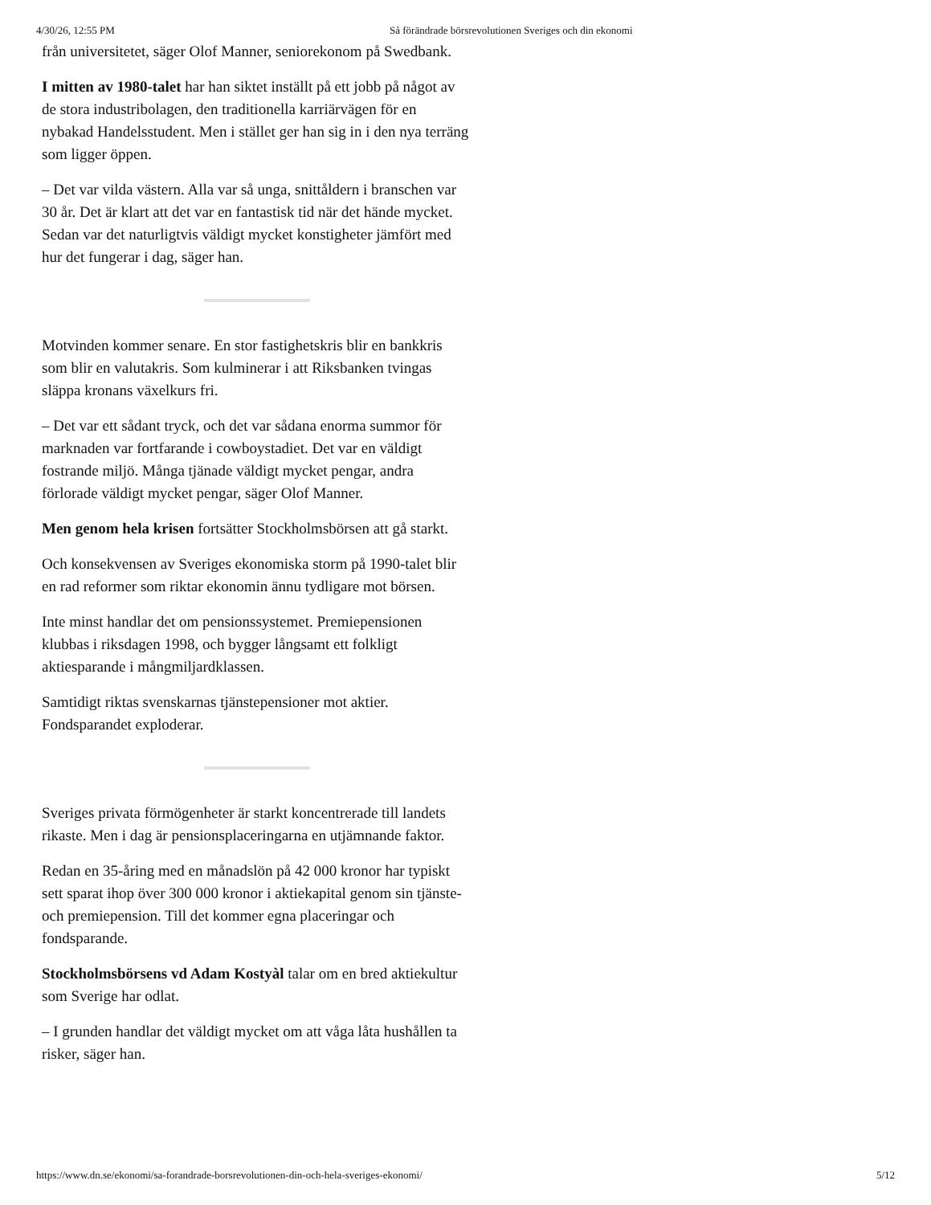4/30/26, 12:55 PM Så förändrade börsrevolutionen Sveriges och din ekonomi
från universitetet, säger Olof Manner, seniorekonom på Swedbank.
I mitten av 1980-talet har han siktet inställt på ett jobb på något av de stora industribolagen, den traditionella karriärvägen för en nybakad Handelsstudent. Men i stället ger han sig in i den nya terräng som ligger öppen.
– Det var vilda västern. Alla var så unga, snittåldern i branschen var 30 år. Det är klart att det var en fantastisk tid när det hände mycket. Sedan var det naturligtvis väldigt mycket konstigheter jämfört med hur det fungerar i dag, säger han.
Motvinden kommer senare. En stor fastighetskris blir en bankkris som blir en valutakris. Som kulminerar i att Riksbanken tvingas släppa kronans växelkurs fri.
– Det var ett sådant tryck, och det var sådana enorma summor för marknaden var fortfarande i cowboystadiet. Det var en väldigt fostrande miljö. Många tjänade väldigt mycket pengar, andra förlorade väldigt mycket pengar, säger Olof Manner.
Men genom hela krisen fortsätter Stockholmsbörsen att gå starkt.
Och konsekvensen av Sveriges ekonomiska storm på 1990-talet blir en rad reformer som riktar ekonomin ännu tydligare mot börsen.
Inte minst handlar det om pensionssystemet. Premiepensionen klubbas i riksdagen 1998, och bygger långsamt ett folkligt aktiesparande i mångmiljardklassen.
Samtidigt riktas svenskarnas tjänstepensioner mot aktier. Fondsparandet exploderar.
Sveriges privata förmögenheter är starkt koncentrerade till landets rikaste. Men i dag är pensionsplaceringarna en utjämnande faktor.
Redan en 35-åring med en månadslön på 42 000 kronor har typiskt sett sparat ihop över 300 000 kronor i aktiekapital genom sin tjänste- och premiepension. Till det kommer egna placeringar och fondsparande.
Stockholmsbörsens vd Adam Kostyàl talar om en bred aktiekultur som Sverige har odlat.
– I grunden handlar det väldigt mycket om att våga låta hushållen ta risker, säger han.
https://www.dn.se/ekonomi/sa-forandrade-borsrevolutionen-din-och-hela-sveriges-ekonomi/ 5/12